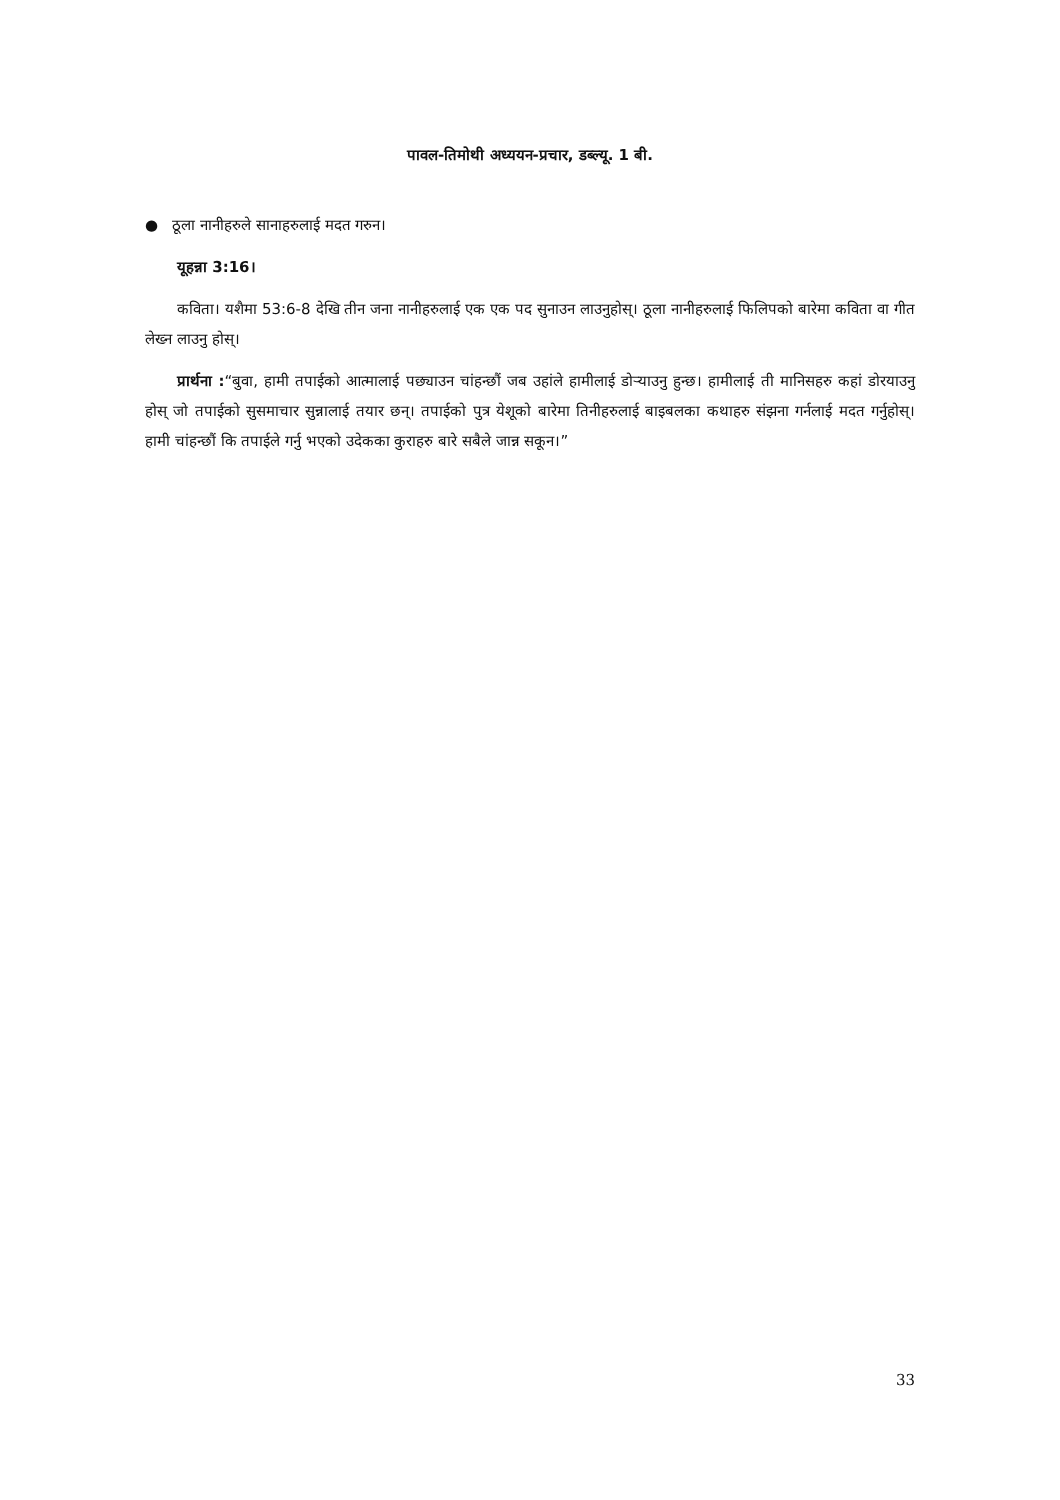पावल-तिमोथी अध्ययन-प्रचार, डब्ल्यू. 1 बी.
● ठूला नानीहरुले सानाहरुलाई मदत गरुन।
यूहन्ना 3:16।
कविता। यशैमा 53:6-8 देखि तीन जना नानीहरुलाई एक एक पद सुनाउन लाउनुहोस्। ठूला नानीहरुलाई फिलिपको बारेमा कविता वा गीत लेख्न लाउनु होस्।
प्रार्थना :“बुवा, हामी तपाईको आत्मालाई पछ्याउन चांहन्छौं जब उहांले हामीलाई डोऱ्याउनु हुन्छ। हामीलाई ती मानिसहरु कहां डोरयाउनु होस् जो तपाईको सुसमाचार सुन्नालाई तयार छन्। तपाईको पुत्र येशूको बारेमा तिनीहरुलाई बाइबलका कथाहरु संझना गर्नलाई मदत गर्नुहोस्। हामी चांहन्छौं कि तपाईले गर्नु भएको उदेकका कुराहरु बारे सबैले जान्न सकून।”
33